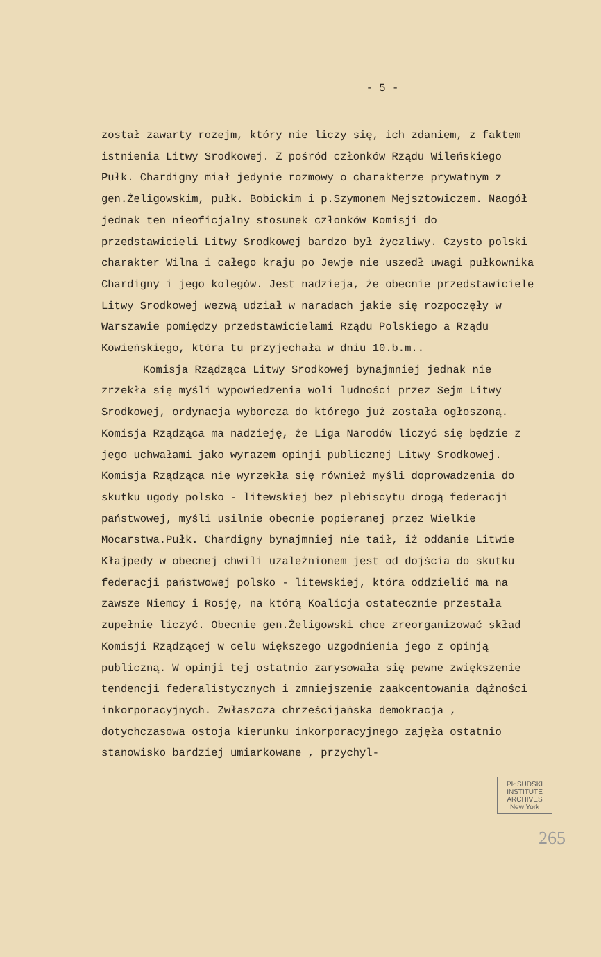- 5 -
został zawarty rozejm, który nie liczy się, ich zdaniem, z faktem istnienia Litwy Srodkowej. Z pośród członków Rządu Wileńskiego Pułk. Chardigny miał jedynie rozmowy o charakterze prywatnym z gen.Żeligowskim, pułk. Bobickim i p.Szymonem Mejsztowiczem. Naogół jednak ten nieoficjalny stosunek członków Komisji do przedstawicieli Litwy Srodkowej bardzo był życzliwy. Czysto polski charakter Wilna i całego kraju po Jewje nie uszedł uwagi pułkownika Chardigny i jego kolegów. Jest nadzieja, że obecnie przedstawiciele Litwy Srodkowej wezwą udział w naradach jakie się rozpoczęły w Warszawie pomiędzy przedstawicielami Rządu Polskiego a Rządu Kowieńskiego, która tu przyjechała w dniu 10.b.m..
Komisja Rządząca Litwy Srodkowej bynajmniej jednak nie zrzekła się myśli wypowiedzenia woli ludności przez Sejm Litwy Srodkowej, ordynacja wyborcza do którego już została ogłoszoną. Komisja Rządząca ma nadzieję, że Liga Narodów liczyć się będzie z jego uchwałami jako wyrazem opinji publicznej Litwy Srodkowej. Komisja Rządząca nie wyrzekła się również myśli doprowadzenia do skutku ugody polsko - litewskiej bez plebiscytu drogą federacji państwowej, myśli usilnie obecnie popieranej przez Wielkie Mocarstwa.Pułk. Chardigny bynajmniej nie taił, iż oddanie Litwie Kłajpedy w obecnej chwili uzależnionem jest od dojścia do skutku federacji państwowej polsko - litewskiej, która oddzielić ma na zawsze Niemcy i Rosję, na którą Koalicja ostatecznie przestała zupełnie liczyć. Obecnie gen.Żeligowski chce zreorganizować skład Komisji Rządzącej w celu większego uzgodnienia jego z opinją publiczną. W opinji tej ostatnio zarysowała się pewne zwiększenie tendencji federalistycznych i zmniejszenie zaakcentowania dążności inkorporacyjnych. Zwłaszcza chrześcijańska demokracja , dotychczasowa ostoja kierunku inkorporacyjnego zajęła ostatnio stanowisko bardziej umiarkowane , przychyl-
PIŁSUDSKI INSTITUTE ARCHIVES New York
265